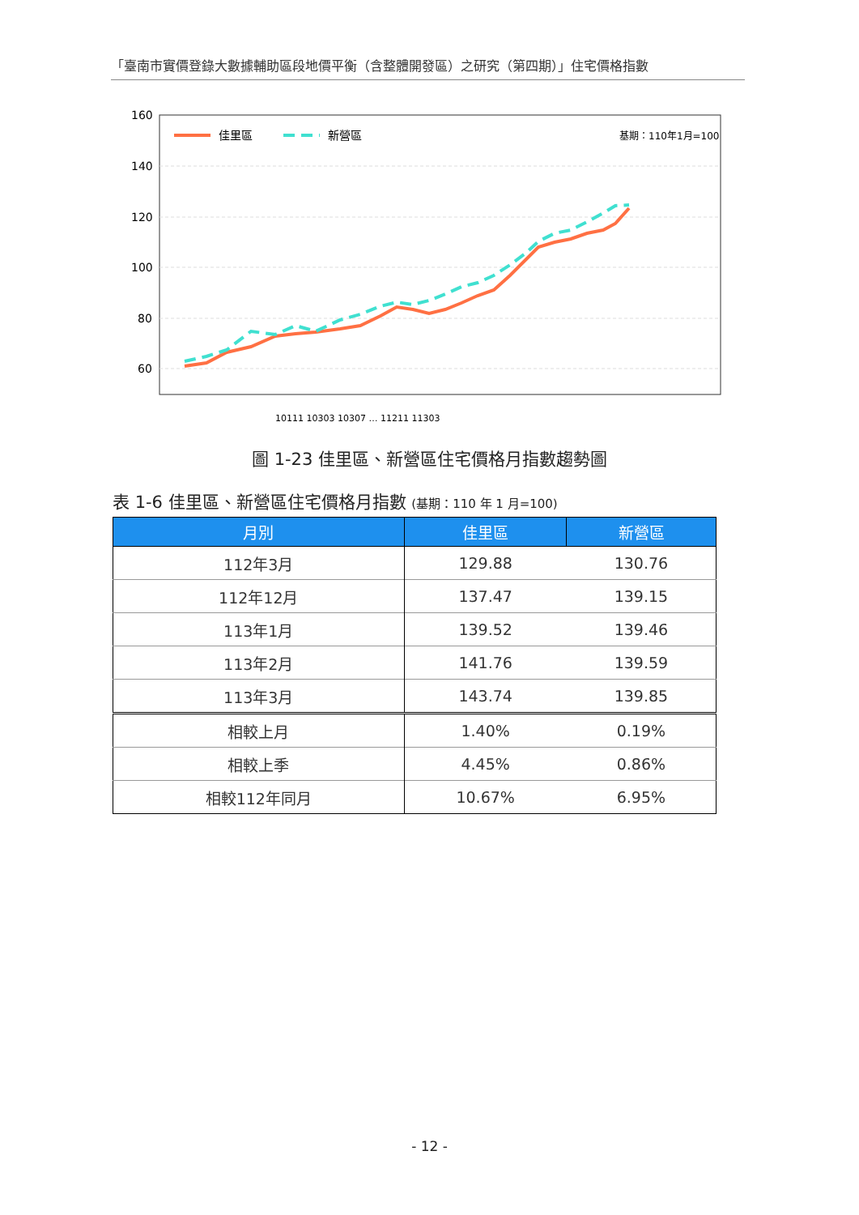「臺南市實價登錄大數據輔助區段地價平衡（含整體開發區）之研究（第四期）」住宅價格指數
160
140
120
100
80
60
佳里區
新營區
基期：110年1月=100
10111 10303 10307 … 11211 11303
圖 1-23 佳里區、新營區住宅價格月指數趨勢圖
表 1-6 佳里區、新營區住宅價格月指數 (基期：110 年 1 月=100)
| 月別 | 佳里區 | 新營區 |
| --- | --- | --- |
| 112年3月 | 129.88 | 130.76 |
| 112年12月 | 137.47 | 139.15 |
| 113年1月 | 139.52 | 139.46 |
| 113年2月 | 141.76 | 139.59 |
| 113年3月 | 143.74 | 139.85 |
| 相較上月 | 1.40% | 0.19% |
| 相較上季 | 4.45% | 0.86% |
| 相較112年同月 | 10.67% | 6.95% |
- 12 -